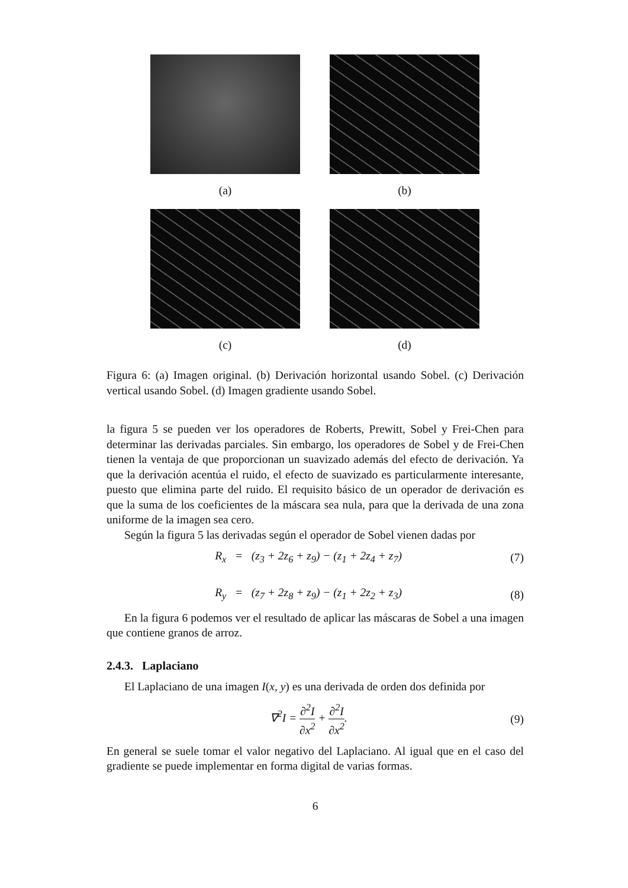(a)
(b)
(c)
(d)
Figura 6: (a) Imagen original. (b) Derivación horizontal usando Sobel. (c) Derivación vertical usando Sobel. (d) Imagen gradiente usando Sobel.
la figura 5 se pueden ver los operadores de Roberts, Prewitt, Sobel y Frei-Chen para determinar las derivadas parciales. Sin embargo, los operadores de Sobel y de Frei-Chen tienen la ventaja de que proporcionan un suavizado además del efecto de derivación. Ya que la derivación acentúa el ruido, el efecto de suavizado es particularmente interesante, puesto que elimina parte del ruido. El requisito básico de un operador de derivación es que la suma de los coeficientes de la máscara sea nula, para que la derivada de una zona uniforme de la imagen sea cero.
Según la figura 5 las derivadas según el operador de Sobel vienen dadas por
R<sub>x</sub> = (z<sub>3</sub> + 2z<sub>6</sub> + z<sub>9</sub>) − (z<sub>1</sub> + 2z<sub>4</sub> + z<sub>7</sub>)
(7)
R<sub>y</sub> = (z<sub>7</sub> + 2z<sub>8</sub> + z<sub>9</sub>) − (z<sub>1</sub> + 2z<sub>2</sub> + z<sub>3</sub>)
(8)
En la figura 6 podemos ver el resultado de aplicar las máscaras de Sobel a una imagen que contiene granos de arroz.
2.4.3. Laplaciano
El Laplaciano de una imagen I(x, y) es una derivada de orden dos definida por
∇<sup>2</sup>I = ∂<sup>2</sup>I ∂x<sup>2</sup> + ∂<sup>2</sup>I ∂x<sup>2</sup>. (9)
En general se suele tomar el valor negativo del Laplaciano. Al igual que en el caso del gradiente se puede implementar en forma digital de varias formas.
6